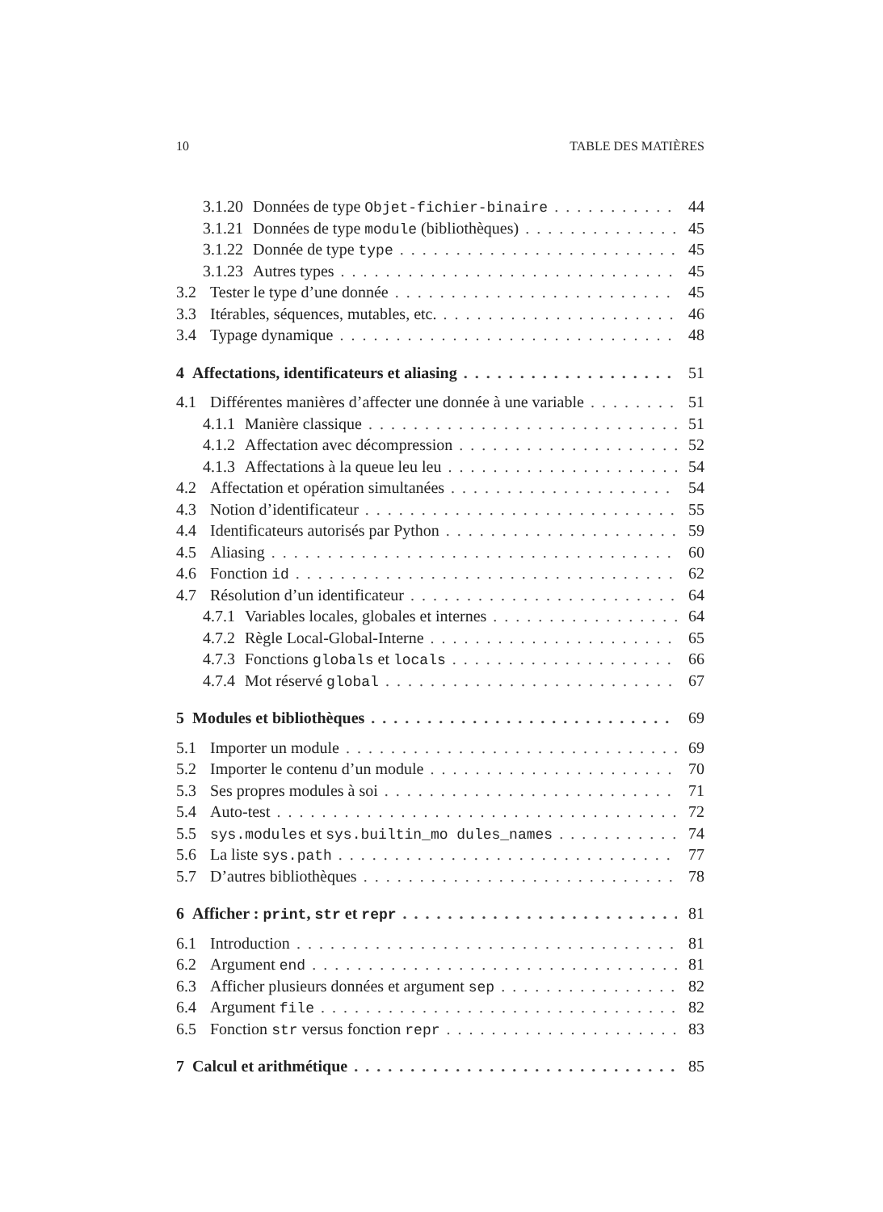10 TABLE DES MATIÈRES
3.1.20 Données de type Objet-fichier-binaire 44
3.1.21 Données de type module (bibliothèques) 45
3.1.22 Donnée de type type 45
3.1.23 Autres types 45
3.2 Tester le type d’une donnée 45
3.3 Itérables, séquences, mutables, etc. 46
3.4 Typage dynamique 48
4 Affectations, identificateurs et aliasing 51
4.1 Différentes manières d’affecter une donnée à une variable 51
4.1.1 Manière classique 51
4.1.2 Affectation avec décompression 52
4.1.3 Affectations à la queue leu leu 54
4.2 Affectation et opération simultanées 54
4.3 Notion d’identificateur 55
4.4 Identificateurs autorisés par Python 59
4.5 Aliasing 60
4.6 Fonction id 62
4.7 Résolution d’un identificateur 64
4.7.1 Variables locales, globales et internes 64
4.7.2 Règle Local-Global-Interne 65
4.7.3 Fonctions globals et locals 66
4.7.4 Mot réservé global 67
5 Modules et bibliothèques 69
5.1 Importer un module 69
5.2 Importer le contenu d’un module 70
5.3 Ses propres modules à soi 71
5.4 Auto-test 72
5.5 sys.modules et sys.builtin_mo dules_names 74
5.6 La liste sys.path 77
5.7 D’autres bibliothèques 78
6 Afficher : print, str et repr 81
6.1 Introduction 81
6.2 Argument end 81
6.3 Afficher plusieurs données et argument sep 82
6.4 Argument file 82
6.5 Fonction str versus fonction repr 83
7 Calcul et arithmétique 85